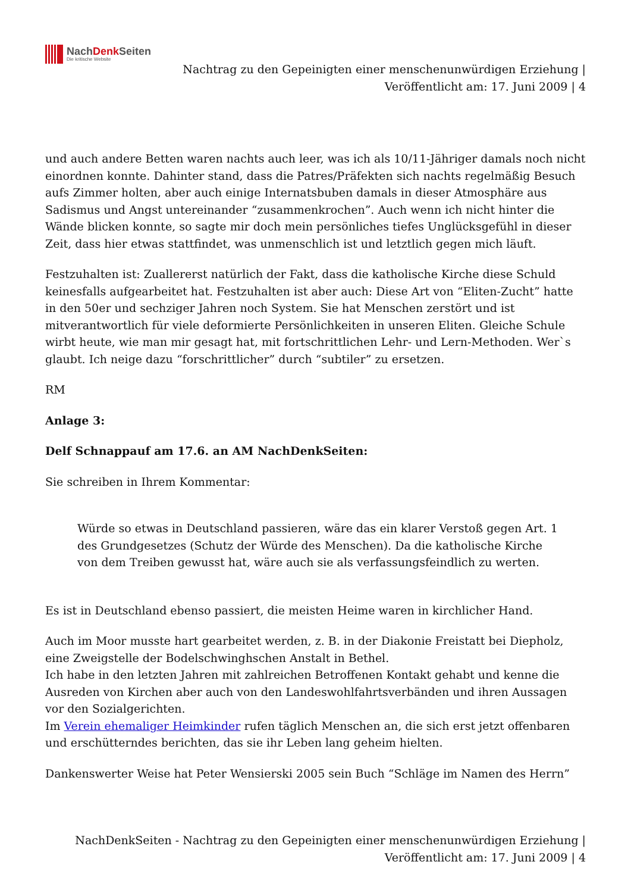NachDenk Seiten
Die kritische Website
Nachtrag zu den Gepeinigten einer menschenunwürdigen Erziehung | Veröffentlicht am: 17. Juni 2009 | 4
und auch andere Betten waren nachts auch leer, was ich als 10/11-Jähriger damals noch nicht einordnen konnte. Dahinter stand, dass die Patres/Präfekten sich nachts regelmäßig Besuch aufs Zimmer holten, aber auch einige Internatsbuben damals in dieser Atmosphäre aus Sadismus und Angst untereinander “zusammenkrochen”. Auch wenn ich nicht hinter die Wände blicken konnte, so sagte mir doch mein persönliches tiefes Unglücksgefühl in dieser Zeit, dass hier etwas stattfindet, was unmenschlich ist und letztlich gegen mich läuft.
Festzuhalten ist: Zuallererst natürlich der Fakt, dass die katholische Kirche diese Schuld keinesfalls aufgearbeitet hat. Festzuhalten ist aber auch: Diese Art von “Eliten-Zucht” hatte in den 50er und sechziger Jahren noch System. Sie hat Menschen zerstört und ist mitverantwortlich für viele deformierte Persönlichkeiten in unseren Eliten. Gleiche Schule wirbt heute, wie man mir gesagt hat, mit fortschrittlichen Lehr- und Lern-Methoden. Wer`s glaubt. Ich neige dazu “forschrittlicher” durch “subtiler” zu ersetzen.
RM
Anlage 3:
Delf Schnappauf am 17.6. an AM NachDenkSeiten:
Sie schreiben in Ihrem Kommentar:
Würde so etwas in Deutschland passieren, wäre das ein klarer Verstoß gegen Art. 1 des Grundgesetzes (Schutz der Würde des Menschen). Da die katholische Kirche von dem Treiben gewusst hat, wäre auch sie als verfassungsfeindlich zu werten.
Es ist in Deutschland ebenso passiert, die meisten Heime waren in kirchlicher Hand.
Auch im Moor musste hart gearbeitet werden, z. B. in der Diakonie Freistatt bei Diepholz, eine Zweigstelle der Bodelschwinghschen Anstalt in Bethel.
Ich habe in den letzten Jahren mit zahlreichen Betroffenen Kontakt gehabt und kenne die Ausreden von Kirchen aber auch von den Landeswohlfahrtsverbänden und ihren Aussagen vor den Sozialgerichten.
Im Verein ehemaliger Heimkinder rufen täglich Menschen an, die sich erst jetzt offenbaren und erschütterndes berichten, das sie ihr Leben lang geheim hielten.
Dankenswerter Weise hat Peter Wensierski 2005 sein Buch “Schläge im Namen des Herrn”
NachDenkSeiten - Nachtrag zu den Gepeinigten einer menschenunwürdigen Erziehung | Veröffentlicht am: 17. Juni 2009 | 4